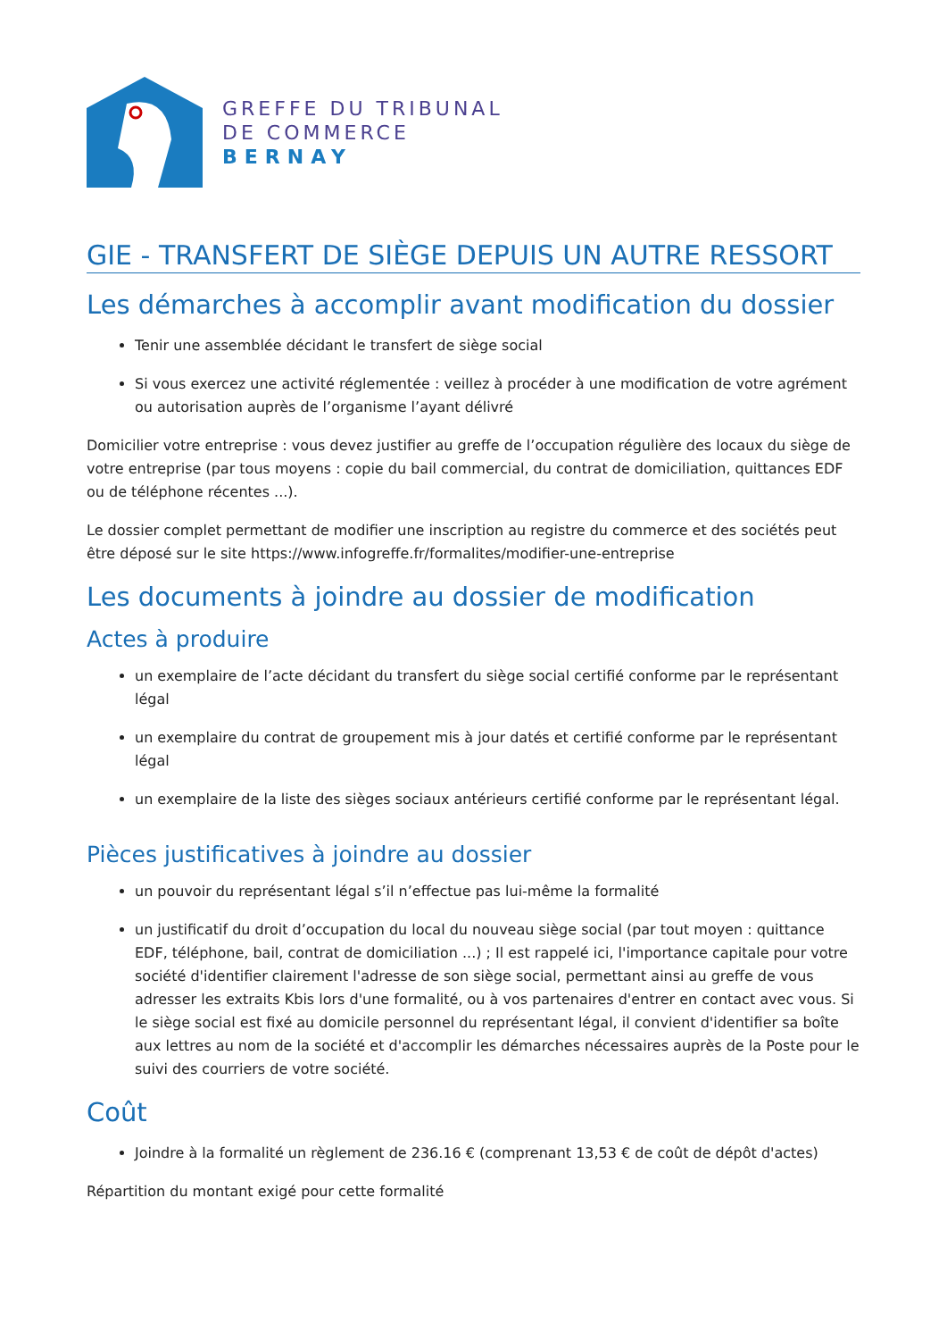GREFFE DU TRIBUNAL
DE COMMERCE
BERNAY
GIE - TRANSFERT DE SIÈGE DEPUIS UN AUTRE RESSORT
Les démarches à accomplir avant modification du dossier
Tenir une assemblée décidant le transfert de siège social
Si vous exercez une activité réglementée : veillez à procéder à une modification de votre agrément ou autorisation auprès de l’organisme l’ayant délivré
Domicilier votre entreprise : vous devez justifier au greffe de l’occupation régulière des locaux du siège de votre entreprise (par tous moyens : copie du bail commercial, du contrat de domiciliation, quittances EDF ou de téléphone récentes ...).
Le dossier complet permettant de modifier une inscription au registre du commerce et des sociétés peut être déposé sur le site https://www.infogreffe.fr/formalites/modifier-une-entreprise
Les documents à joindre au dossier de modification
Actes à produire
un exemplaire de l’acte décidant du transfert du siège social certifié conforme par le représentant légal
un exemplaire du contrat de groupement mis à jour datés et certifié conforme par le représentant légal
un exemplaire de la liste des sièges sociaux antérieurs certifié conforme par le représentant légal.
Pièces justificatives à joindre au dossier
un pouvoir du représentant légal s’il n’effectue pas lui-même la formalité
un justificatif du droit d’occupation du local du nouveau siège social (par tout moyen : quittance EDF, téléphone, bail, contrat de domiciliation ...) ; Il est rappelé ici, l'importance capitale pour votre société d'identifier clairement l'adresse de son siège social, permettant ainsi au greffe de vous adresser les extraits Kbis lors d'une formalité, ou à vos partenaires d'entrer en contact avec vous. Si le siège social est fixé au domicile personnel du représentant légal, il convient d'identifier sa boîte aux lettres au nom de la société et d'accomplir les démarches nécessaires auprès de la Poste pour le suivi des courriers de votre société.
Coût
Joindre à la formalité un règlement de 236.16 € (comprenant 13,53 € de coût de dépôt d'actes)
Répartition du montant exigé pour cette formalité